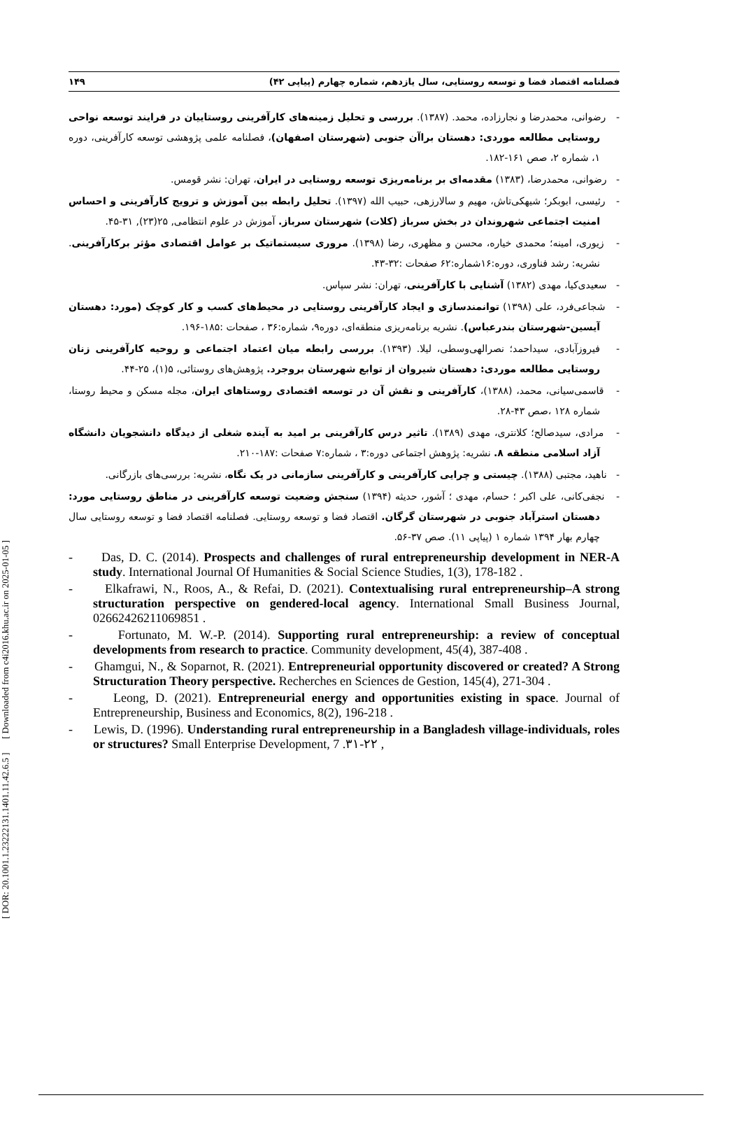[ DOR: 20.1001.1.23222131.1401.11.42.6.5 ] [ Downloaded from c4i2016.khu.ac.ir on 2025-01-05 ]
فصلنامه اقتصاد فضا و توسعه روستایی، سال یازدهم، شماره چهارم (پیاپی ۴۲) ۱۴۹
- رضوانی، محمدرضا و نجارزاده، محمد. (۱۳۸۷). بررسی و تحلیل زمینه‌های کارآفرینی روستاییان در فرایند توسعه نواحی روستایی مطالعه موردی: دهستان براآن جنوبی (شهرستان اصفهان)، فصلنامه علمی پژوهشی توسعه کارآفرینی، دوره ۱، شماره ۲، صص ۱۶۱-۱۸۲.
- رضوانی، محمدرضا، (۱۳۸۳) مقدمه‌ای بر برنامه‌ریزی توسعه روستایی در ایران، تهران: نشر قومس.
- رئیسی، ابوبکر؛ شیهکی‌تاش، مهیم و سالارزهی، حبیب الله (۱۳۹۷). تحلیل رابطه بین آموزش و ترویج کارآفرینی و احساس امنیت اجتماعی شهروندان در بخش سرباز (کلات) شهرستان سرباز. آموزش در علوم انتظامی, ۲۵(۲۳), ۳۱-۴۵.
- زیوری، امینه؛ محمدی خیاره، محسن و مظهری، رضا (۱۳۹۸). مروری سیستماتیک بر عوامل اقتصادی مؤثر برکارآفرینی. نشریه: رشد فناوری، دوره:۱۶شماره:۶۲ صفحات :۳۲-۴۳.
- سعیدی‌کیا، مهدی (۱۳۸۲) آشنایی با کارآفرینی، تهران: نشر سپاس.
- شجاعی‌فرد، علی (۱۳۹۸) توانمندسازی و ایجاد کارآفرینی روستایی در محیط‌های کسب و کار کوچک (مورد: دهستان آیسین-شهرستان بندرعباس). نشریه برنامه‌ریزی منطقه‌ای، دوره۹، شماره:۳۶ ، صفحات :۱۸۵-۱۹۶.
- فیروزآبادی، سیداحمد؛ نصرالهی‌وسطی، لیلا. (۱۳۹۳). بررسی رابطه میان اعتماد اجتماعی و روحیه کارآفرینی زنان روستایی مطالعه موردی: دهستان شیروان از توابع شهرستان بروجرد. پژوهش‌های روستائی، ۵(۱)، ۲۵-۴۴.
- قاسمی‌سیانی، محمد، (۱۳۸۸)، کارآفرینی و نقش آن در توسعه اقتصادی روستاهای ایران، مجله مسکن و محیط روستا، شماره ۱۲۸ ،صص ۴۳-۲۸.
- مرادی، سیدصالح؛ کلانتری، مهدی (۱۳۸۹). تاثیر درس کارآفرینی بر امید به آینده شغلی از دیدگاه دانشجویان دانشگاه آزاد اسلامی منطقه ۸. نشریه: پژوهش اجتماعی دوره:۳ ، شماره:۷ صفحات :۱۸۷-۲۱۰.
- ناهید، مجتبی (۱۳۸۸). چیستی و چرایی کارآفرینی و کارآفرینی سازمانی در یک نگاه، نشریه: بررسی‌های بازرگانی.
- نجفی‌کانی، علی اکبر ؛ حسام، مهدی ؛ آشور، حدیثه (۱۳۹۴) سنجش وضعیت توسعه کارآفرینی در مناطق روستایی مورد: دهستان استرآباد جنوبی در شهرستان گرگان. اقتصاد فضا و توسعه روستایی. فصلنامه اقتصاد فضا و توسعه روستایی سال چهارم بهار ۱۳۹۴ شماره ۱ (پیاپی ۱۱). صص ۳۷-۵۶.
- Das, D. C. (2014). Prospects and challenges of rural entrepreneurship development in NER-A study. International Journal Of Humanities & Social Science Studies, 1(3), 178-182 .
- Elkafrawi, N., Roos, A., & Refai, D. (2021). Contextualising rural entrepreneurship–A strong structuration perspective on gendered-local agency. International Small Business Journal, 02662426211069851 .
- Fortunato, M. W.-P. (2014). Supporting rural entrepreneurship: a review of conceptual developments from research to practice. Community development, 45(4), 387-408 .
- Ghamgui, N., & Soparnot, R. (2021). Entrepreneurial opportunity discovered or created? A Strong Structuration Theory perspective. Recherches en Sciences de Gestion, 145(4), 271-304 .
- Leong, D. (2021). Entrepreneurial energy and opportunities existing in space. Journal of Entrepreneurship, Business and Economics, 8(2), 196-218 .
- Lewis, D. (1996). Understanding rural entrepreneurship in a Bangladesh village-individuals, roles or structures? Small Enterprise Development, 7 .۳۱-۲۲ ,